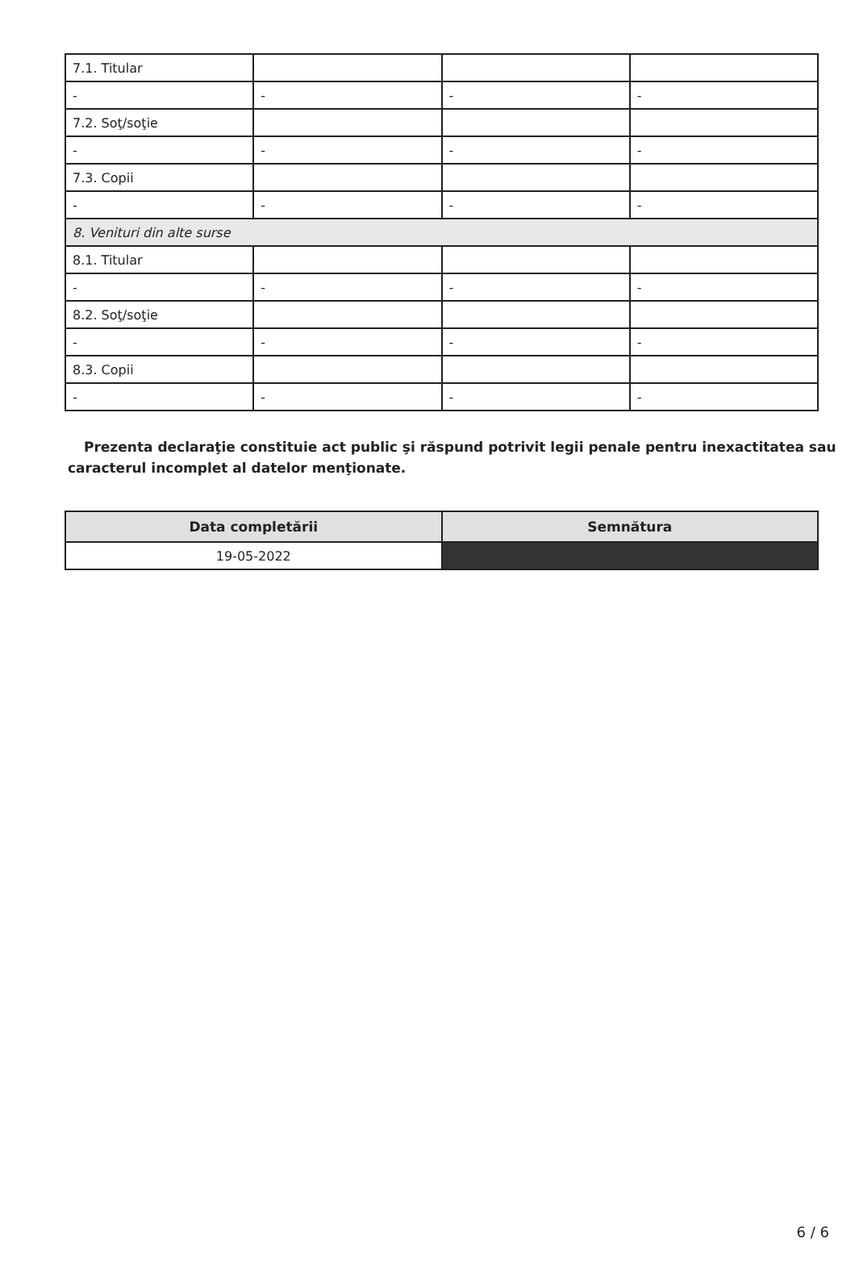| 7.1. Titular | | | |
| - | - | - | - |
| 7.2. Soţ/soţie | | | |
| - | - | - | - |
| 7.3. Copii | | | |
| - | - | - | - |
| 8. Venituri din alte surse | | | |
| 8.1. Titular | | | |
| - | - | - | - |
| 8.2. Soţ/soţie | | | |
| - | - | - | - |
| 8.3. Copii | | | |
| - | - | - | - |
Prezenta declaraţie constituie act public şi răspund potrivit legii penale pentru inexactitatea sau caracterul incomplet al datelor menţionate.
| Data completării | Semnătura |
| --- | --- |
| 19-05-2022 | |
6 / 6